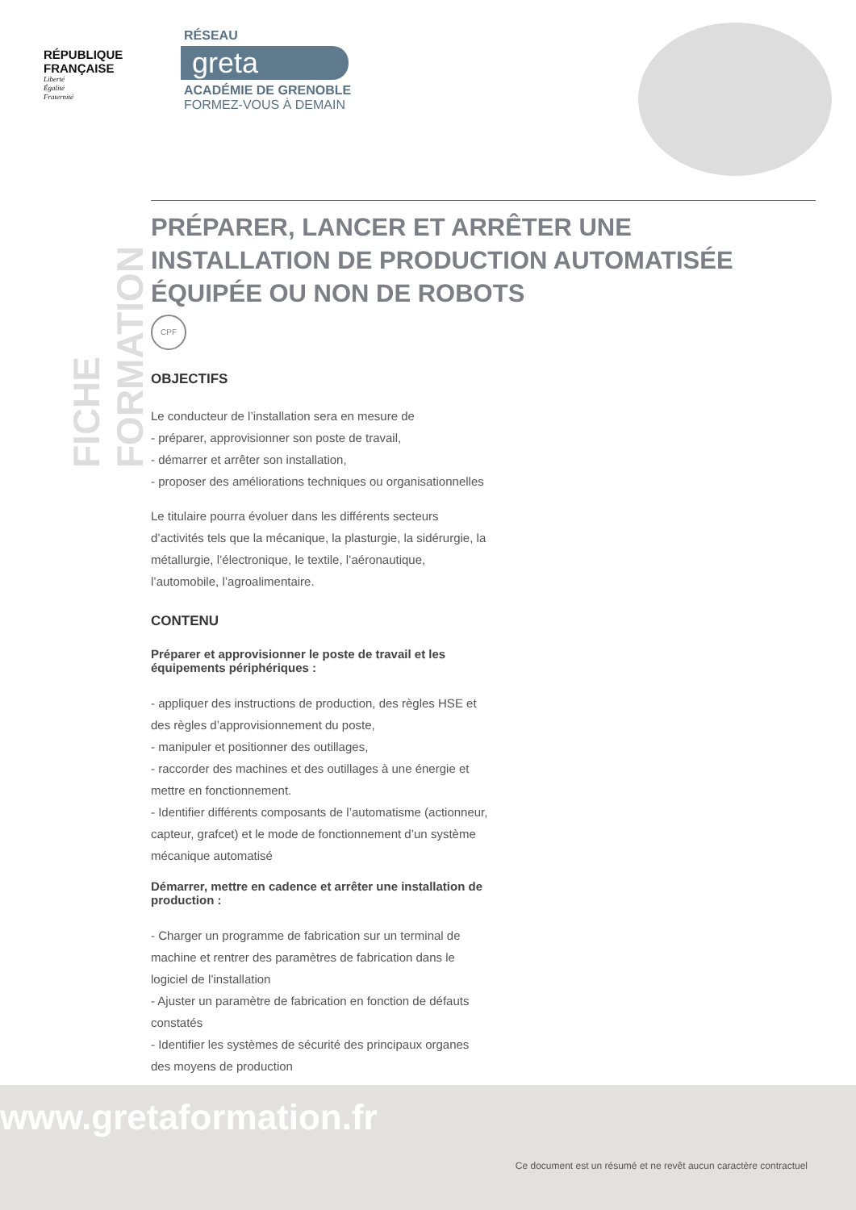RÉPUBLIQUE
FRANÇAISE
Liberté
Égalité
Fraternité
RÉSEAU
greta
ACADÉMIE DE GRENOBLE
FORMEZ-VOUS À DEMAIN
FICHE FORMATION
PRÉPARER, LANCER ET ARRÊTER UNE INSTALLATION DE PRODUCTION AUTOMATISÉE ÉQUIPÉE OU NON DE ROBOTS
CPF
OBJECTIFS
Le conducteur de l’installation sera en mesure de
- préparer, approvisionner son poste de travail,
- démarrer et arrêter son installation,
- proposer des améliorations techniques ou organisationnelles
Le titulaire pourra évoluer dans les différents secteurs d’activités tels que la mécanique, la plasturgie, la sidérurgie, la métallurgie, l’électronique, le textile, l’aéronautique, l’automobile, l’agroalimentaire.
CONTENU
Préparer et approvisionner le poste de travail et les équipements périphériques :
- appliquer des instructions de production, des règles HSE et des règles d’approvisionnement du poste,
- manipuler et positionner des outillages,
- raccorder des machines et des outillages à une énergie et mettre en fonctionnement.
- Identifier différents composants de l’automatisme (actionneur, capteur, grafcet) et le mode de fonctionnement d’un système mécanique automatisé
Démarrer, mettre en cadence et arrêter une installation de production :
- Charger un programme de fabrication sur un terminal de machine et rentrer des paramètres de fabrication dans le logiciel de l’installation
- Ajuster un paramètre de fabrication en fonction de défauts constatés
- Identifier les systèmes de sécurité des principaux organes des moyens de production
www.gretaformation.fr
Ce document est un résumé et ne revêt aucun caractère contractuel